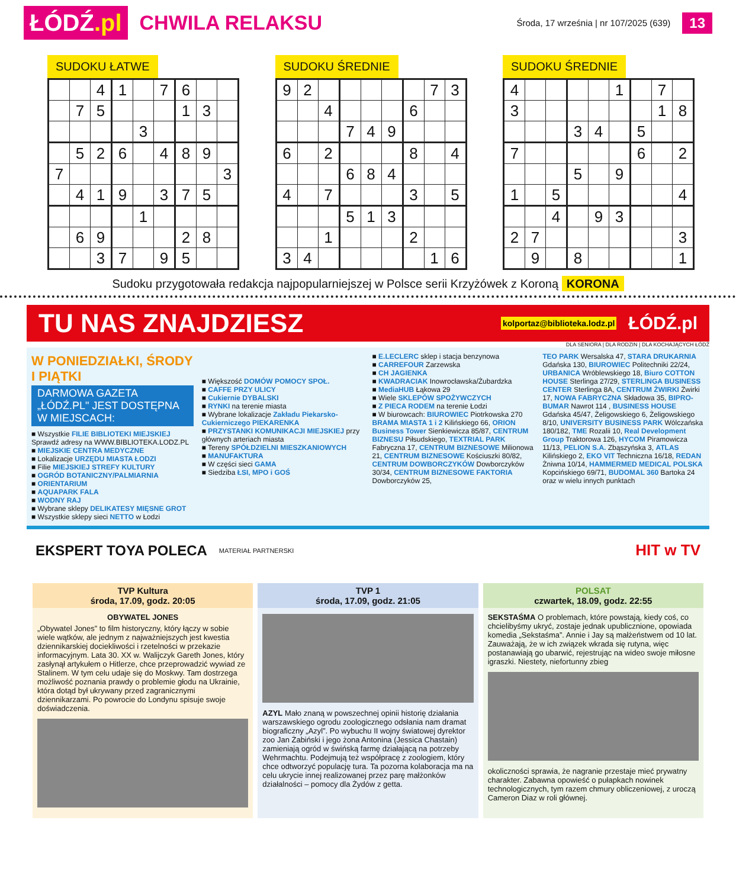ŁÓDŹ.pl
CHWILA RELAKSU
Środa, 17 września | nr 107/2025 (639)
13
SUDOKU ŁATWE
| | | 4 | 1 | | 7 | 6 | | |
| | 7 | 5 | | | | 1 | 3 | |
| | | | | 3 | | | | |
| | 5 | 2 | 6 | | 4 | 8 | 9 | |
| 7 | | | | | | | | 3 |
| | 4 | 1 | 9 | | 3 | 7 | 5 | |
| | | | | 1 | | | | |
| | 6 | 9 | | | | 2 | 8 | |
| | | 3 | 7 | | 9 | 5 | | |
SUDOKU ŚREDNIE
| 9 | 2 | | | | | | 7 | 3 |
| | | 4 | | | | 6 | | |
| | | | 7 | 4 | 9 | | | |
| 6 | | 2 | | | | 8 | | 4 |
| | | | 6 | 8 | 4 | | | |
| 4 | | 7 | | | | 3 | | 5 |
| | | | 5 | 1 | 3 | | | |
| | | 1 | | | | 2 | | |
| 3 | 4 | | | | | | 1 | 6 |
SUDOKU ŚREDNIE
| 4 | | | | | 1 | | 7 | |
| 3 | | | | | | | 1 | 8 |
| | | | 3 | 4 | | 5 | | |
| 7 | | | | | | 6 | | 2 |
| | | | 5 | | 9 | | | |
| 1 | | 5 | | | | | | 4 |
| | | 4 | | 9 | 3 | | | |
| 2 | 7 | | | | | | | 3 |
| | 9 | | 8 | | | | | 1 |
Sudoku przygotowała redakcja najpopularniejszej w Polsce serii Krzyżówek z Koroną KORONA
TU NAS ZNAJDZIESZ kolportaz@biblioteka.lodz.pl ŁÓDŹ.pl
DLA SENIORA | DLA RODZIN | DLA KOCHAJĄCYCH ŁÓDŹ
W PONIEDZIAŁKI, ŚRODY I PIĄTKI
DARMOWA GAZETA „ŁÓDŹ.PL" JEST DOSTĘPNA W MIEJSCACH:
■ Wszystkie FILIE BIBLIOTEKI MIEJSKIEJ Sprawdź adresy na WWW.BIBLIOTEKA.LODZ.PL
■ MIEJSKIE CENTRA MEDYCZNE
■ Lokalizacje URZĘDU MIASTA ŁODZI
■ Filie MIEJSKIEJ STREFY KULTURY
■ OGRÓD BOTANICZNY/PALMIARNIA
■ ORIENTARIUM
■ AQUAPARK FALA
■ WODNY RAJ
■ Wybrane sklepy DELIKATESY MIĘSNE GROT
■ Wszystkie sklepy sieci NETTO w Łodzi
■ Większość DOMÓW POMOCY SPOŁ.
■ CAFFE PRZY ULICY
■ Cukiernie DYBALSKI
■ RYNKI na terenie miasta
■ Wybrane lokalizacje Zakładu Piekarsko-Cukierniczego PIEKARENKA
■ PRZYSTANKI KOMUNIKACJI MIEJSKIEJ przy głównych arteriach miasta
■ Tereny SPÓŁDZIELNI MIESZKANIOWYCH
■ MANUFAKTURA
■ W części sieci GAMA
■ Siedziba ŁSI, MPO i GOŚ
■ E.LECLERC sklep i stacja benzynowa
■ CARREFOUR Zarzewska
■ CH JAGIENKA
■ KWADRACIAK Inowrocławska/Żubardzka
■ MediaHUB Łąkowa 29
■ Wiele SKLEPÓW SPOŻYWCZYCH
■ Z PIECA RODEM na terenie Łodzi
■ W biurowcach: BIUROWIEC Piotrkowska 270 BRAMA MIASTA 1 i 2 Kilińskiego 66, ORION Business Tower Sienkiewicza 85/87, CENTRUM BIZNESU Piłsudskiego, TEXTRIAL PARK Fabryczna 17, CENTRUM BIZNESOWE Milionowa 21, CENTRUM BIZNESOWE Kościuszki 80/82, CENTRUM DOWBORCZYKÓW Dowborczyków 30/34, CENTRUM BIZNESOWE FAKTORIA Dowborczyków 25,
TEO PARK Wersalska 47, STARA DRUKARNIA Gdańska 130, BIUROWIEC Politechniki 22/24, URBANICA Wróblewskiego 18, Biuro COTTON HOUSE Sterlinga 27/29, STERLINGA BUSINESS CENTER Sterlinga 8A, CENTRUM ŻWIRKI Żwirki 17, NOWA FABRYCZNA Składowa 35, BIPRO-BUMAR Nawrot 114 , BUSINESS HOUSE Gdańska 45/47, Żeligowskiego 6, Żeligowskiego 8/10, UNIVERSITY BUSINESS PARK Wólczańska 180/182, TME Rozalii 10, Real Development Group Traktorowa 126, HYCOM Piramowicza 11/13, PELION S.A. Zbąszyńska 3, ATLAS Kilińskiego 2, EKO VIT Techniczna 16/18, REDAN Żniwna 10/14, HAMMERMED MEDICAL POLSKA Kopcińskiego 69/71, BUDOMAL 360 Bartoka 24 oraz w wielu innych punktach
EKSPERT TOYA POLECA MATERIAŁ PARTNERSKI HIT w TV
TVP Kultura
środa, 17.09, godz. 20:05
OBYWATEL JONES
„Obywatel Jones” to film historyczny, który łączy w sobie wiele wątków, ale jednym z najważniejszych jest kwestia dziennikarskiej dociekliwości i rzetelności w przekazie informacyjnym. Lata 30. XX w. Walijczyk Gareth Jones, który zasłynął artykułem o Hitlerze, chce przeprowadzić wywiad ze Stalinem. W tym celu udaje się do Moskwy. Tam dostrzega możliwość poznania prawdy o problemie głodu na Ukrainie, która dotąd był ukrywany przed zagranicznymi dziennikarzami. Po powrocie do Londynu spisuje swoje doświadczenia.
TVP 1
środa, 17.09, godz. 21:05
AZYL Mało znaną w powszechnej opinii historię działania warszawskiego ogrodu zoologicznego odsłania nam dramat biograficzny „Azyl”. Po wybuchu II wojny światowej dyrektor zoo Jan Żabiński i jego żona Antonina (Jessica Chastain) zamieniają ogród w świńską farmę działającą na potrzeby Wehrmachtu. Podejmują też współpracę z zoologiem, który chce odtworzyć populację tura. Ta pozorna kolaboracja ma na celu ukrycie innej realizowanej przez parę małżonków działalności – pomocy dla Żydów z getta.
POLSAT
czwartek, 18.09, godz. 22:55
SEKSTAŚMA O problemach, które powstają, kiedy coś, co chcielibyśmy ukryć, zostaje jednak upublicznione, opowiada komedia „Sekstaśma”. Annie i Jay są małżeństwem od 10 lat. Zauważają, że w ich związek wkrada się rutyna, więc postanawiają go ubarwić, rejestrując na wideo swoje miłosne igraszki. Niestety, niefortunny zbieg
okoliczności sprawia, że nagranie przestaje mieć prywatny charakter. Zabawna opowieść o pułapkach nowinek technologicznych, tym razem chmury obliczeniowej, z uroczą Cameron Diaz w roli głównej.